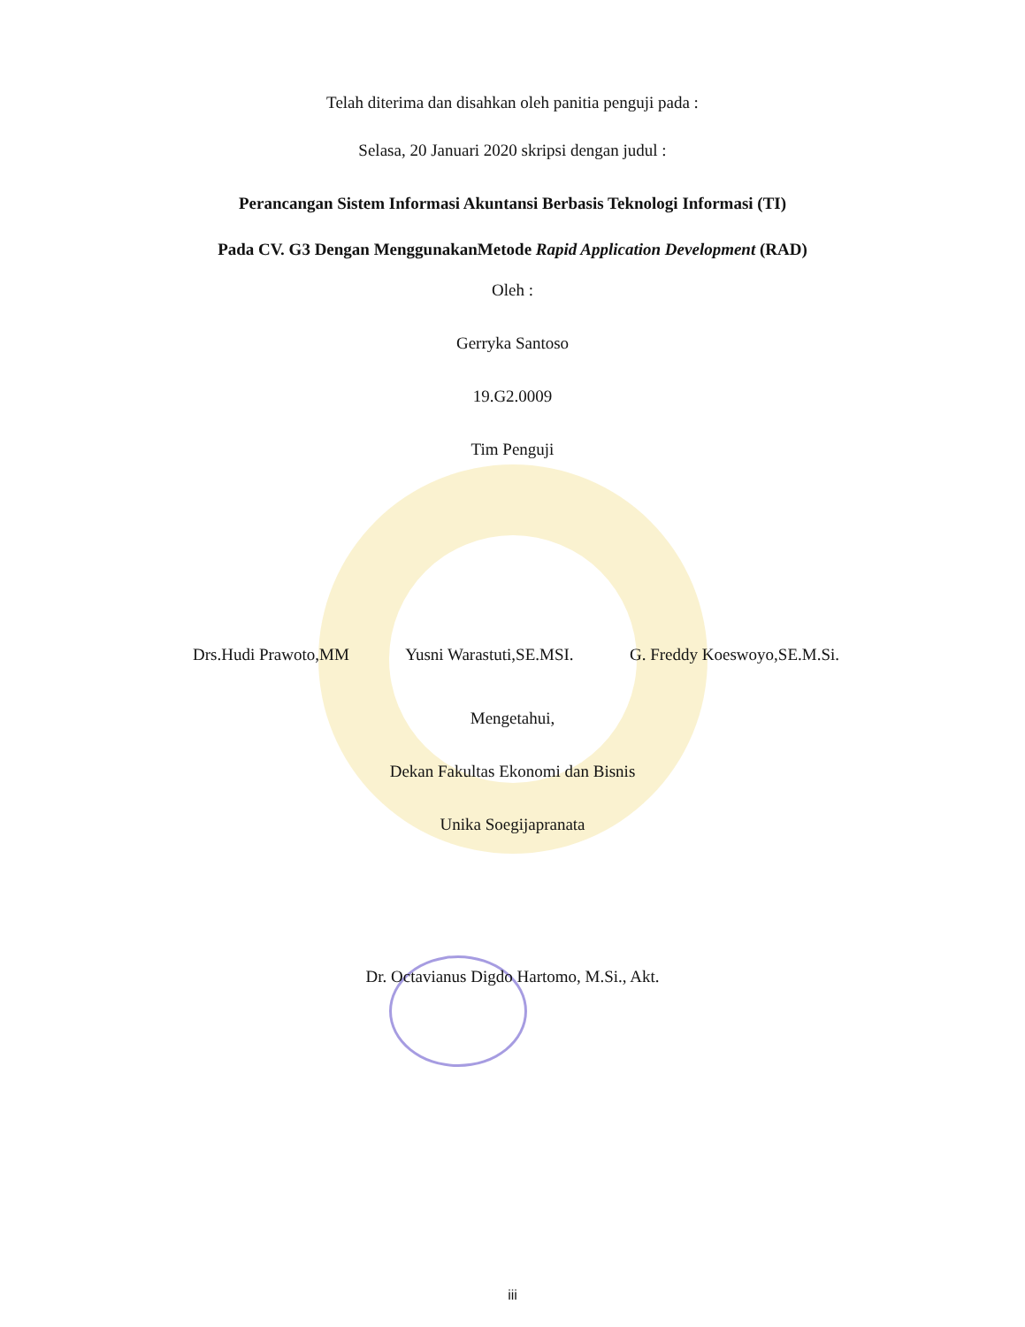Telah diterima dan disahkan oleh panitia penguji pada :
Selasa, 20 Januari 2020 skripsi dengan judul :
Perancangan Sistem Informasi Akuntansi Berbasis Teknologi Informasi (TI)
Pada CV. G3 Dengan MenggunakanMetode Rapid Application Development (RAD)
Oleh :
Gerryka Santoso
19.G2.0009
Tim Penguji
Drs.Hudi Prawoto,MM Yusni Warastuti,SE.MSI. G. Freddy Koeswoyo,SE.M.Si.
Mengetahui,
Dekan Fakultas Ekonomi dan Bisnis
Unika Soegijapranata
Dr. Octavianus Digdo Hartomo, M.Si., Akt.
iii